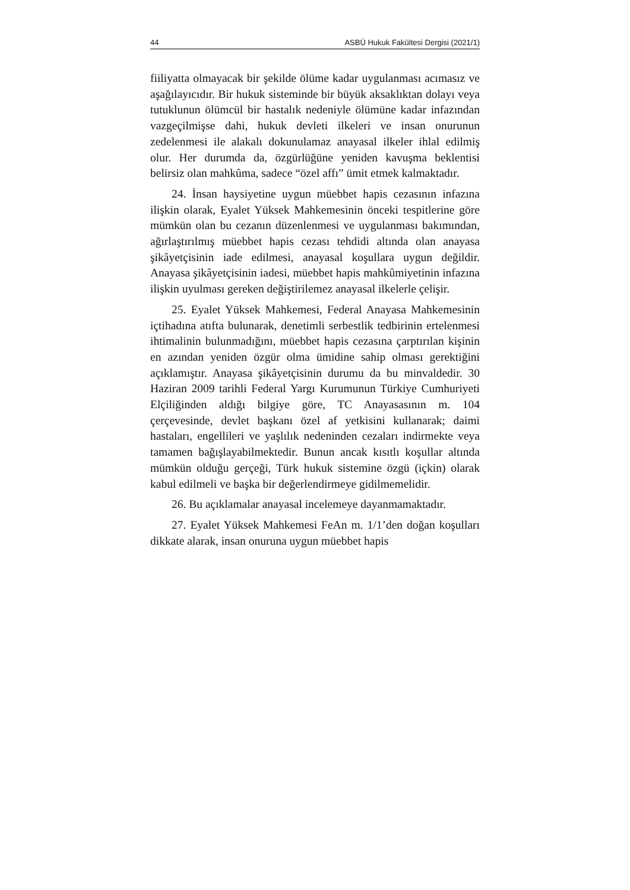44 ASBÜ Hukuk Fakültesi Dergisi (2021/1)
fiiliyatta olmayacak bir şekilde ölüme kadar uygulanması acımasız ve aşağılayıcıdır. Bir hukuk sisteminde bir büyük aksaklıktan dolayı veya tutuklunun ölümcül bir hastalık nedeniyle ölümüne kadar infazından vazgeçilmişse dahi, hukuk devleti ilkeleri ve insan onurunun zedelenmesi ile alakalı dokunulamaz anayasal ilkeler ihlal edilmiş olur. Her durumda da, özgürlüğüne yeniden kavuşma beklentisi belirsiz olan mahkûma, sadece “özel affı” ümit etmek kalmaktadır.
24. İnsan haysiyetine uygun müebbet hapis cezasının infazına ilişkin olarak, Eyalet Yüksek Mahkemesinin önceki tespitlerine göre mümkün olan bu cezanın düzenlenmesi ve uygulanması bakımından, ağırlaştırılmış müebbet hapis cezası tehdidi altında olan anayasa şikâyetçisinin iade edilmesi, anayasal koşullara uygun değildir. Anayasa şikâyetçisinin iadesi, müebbet hapis mahkûmiyetinin infazına ilişkin uyulması gereken değiştirilemez anayasal ilkelerle çelişir.
25. Eyalet Yüksek Mahkemesi, Federal Anayasa Mahkemesinin içtihadına atıfta bulunarak, denetimli serbestlik tedbirinin ertelenmesi ihtimalinin bulunmadığını, müebbet hapis cezasına çarptırılan kişinin en azından yeniden özgür olma ümidine sahip olması gerektiğini açıklamıştır. Anayasa şikâyetçisinin durumu da bu minvaldedir. 30 Haziran 2009 tarihli Federal Yargı Kurumunun Türkiye Cumhuriyeti Elçiliğinden aldığı bilgiye göre, TC Anayasasının m. 104 çerçevesinde, devlet başkanı özel af yetkisini kullanarak; daimi hastaları, engellileri ve yaşlılık nedeninden cezaları indirmekte veya tamamen bağışlayabilmektedir. Bunun ancak kısıtlı koşullar altında mümkün olduğu gerçeği, Türk hukuk sistemine özgü (içkin) olarak kabul edilmeli ve başka bir değerlendirmeye gidilmemelidir.
26. Bu açıklamalar anayasal incelemeye dayanmamaktadır.
27. Eyalet Yüksek Mahkemesi FeAn m. 1/1’den doğan koşulları dikkate alarak, insan onuruna uygun müebbet hapis